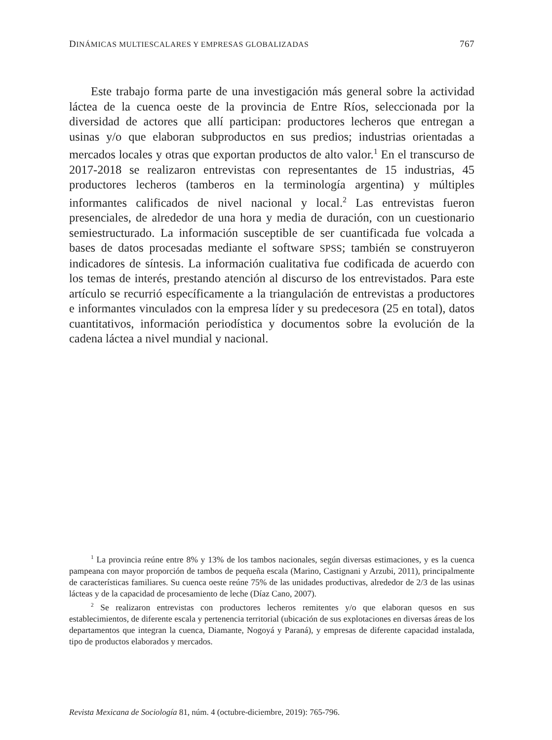DINÁMICAS MULTIESCALARES Y EMPRESAS GLOBALIZADAS 767
Este trabajo forma parte de una investigación más general sobre la actividad láctea de la cuenca oeste de la provincia de Entre Ríos, seleccionada por la diversidad de actores que allí participan: productores lecheros que entregan a usinas y/o que elaboran subproductos en sus predios; industrias orientadas a mercados locales y otras que exportan productos de alto valor.<sup>1</sup> En el transcurso de 2017-2018 se realizaron entrevistas con representantes de 15 industrias, 45 productores lecheros (tamberos en la terminología argentina) y múltiples informantes calificados de nivel nacional y local.<sup>2</sup> Las entrevistas fueron presenciales, de alrededor de una hora y media de duración, con un cuestionario semiestructurado. La información susceptible de ser cuantificada fue volcada a bases de datos procesadas mediante el software SPSS; también se construyeron indicadores de síntesis. La información cualitativa fue codificada de acuerdo con los temas de interés, prestando atención al discurso de los entrevistados. Para este artículo se recurrió específicamente a la triangulación de entrevistas a productores e informantes vinculados con la empresa líder y su predecesora (25 en total), datos cuantitativos, información periodística y documentos sobre la evolución de la cadena láctea a nivel mundial y nacional.
<sup>1</sup> La provincia reúne entre 8% y 13% de los tambos nacionales, según diversas estimaciones, y es la cuenca pampeana con mayor proporción de tambos de pequeña escala (Marino, Castignani y Arzubi, 2011), principalmente de características familiares. Su cuenca oeste reúne 75% de las unidades productivas, alrededor de 2/3 de las usinas lácteas y de la capacidad de procesamiento de leche (Díaz Cano, 2007).
<sup>2</sup> Se realizaron entrevistas con productores lecheros remitentes y/o que elaboran quesos en sus establecimientos, de diferente escala y pertenencia territorial (ubicación de sus explotaciones en diversas áreas de los departamentos que integran la cuenca, Diamante, Nogoyá y Paraná), y empresas de diferente capacidad instalada, tipo de productos elaborados y mercados.
Revista Mexicana de Sociología 81, núm. 4 (octubre-diciembre, 2019): 765-796.